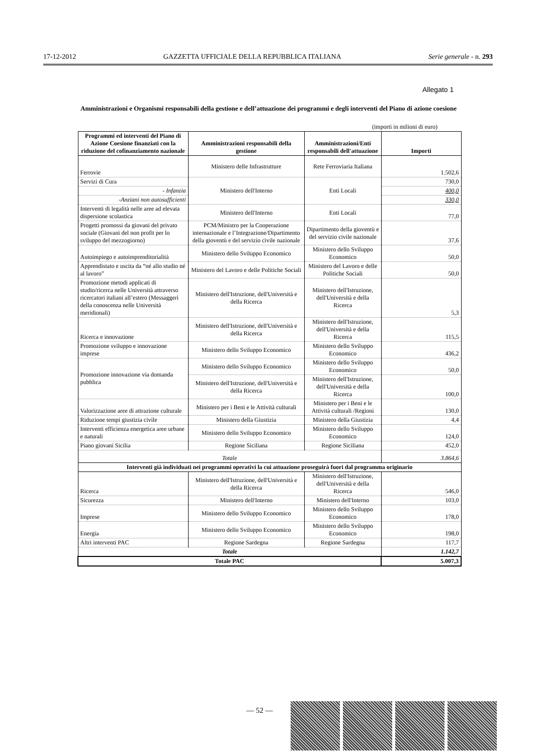17-12-2012 GAZZETTA UFFICIALE DELLA REPUBBLICA ITALIANA Serie generale - n. 293
Allegato 1
Amministrazioni e Organismi responsabili della gestione e dell’attuazione dei programmi e degli interventi del Piano di azione coesione
(importi in milioni di euro)
| Programmi ed interventi del Piano di Azione Coesione finanziati con la riduzione del cofinanziamento nazionale | Amministrazioni responsabili della gestione | Amministrazioni/Enti responsabili dell'attuazione | Importi |
| --- | --- | --- | --- |
| Ferrovie | Ministero delle Infrastrutture | Rete Ferroviaria Italiana | 1.502,6 |
| Servizi di Cura | Ministero dell'Interno | Enti Locali | 730,0 |
| - Infanzia | | | 400,0 |
| -Anziani non autosufficienti | | | 330,0 |
| Interventi di legalità nelle aree ad elevata dispersione scolastica | Ministero dell'Interno | Enti Locali | 77,0 |
| Progetti promossi da giovani del privato sociale (Giovani del non profit per lo sviluppo del mezzogiorno) | PCM/Ministro per la Cooperazione internazionale e l’Integrazione/Dipartimento della gioventù e del servizio civile nazionale | Dipartimento della gioventù e del servizio civile nazionale | 37,6 |
| Autoimpiego e autoimprenditorialità | Ministero dello Sviluppo Economico | Ministero dello Sviluppo Economico | 50,0 |
| Apprendistato e uscita da “né allo studio né al lavoro” | Ministero del Lavoro e delle Politiche Sociali | Ministero del Lavoro e delle Politiche Sociali | 50,0 |
| Promozione metodi applicati di studio/ricerca nelle Università attraverso ricercatori italiani all’estero (Messaggeri della conoscenza nelle Università meridionali) | Ministero dell'Istruzione, dell'Università e della Ricerca | Ministero dell'Istruzione, dell'Università e della Ricerca | 5,3 |
| Ricerca e innovazione | Ministero dell'Istruzione, dell'Università e della Ricerca | Ministero dell'Istruzione, dell'Università e della Ricerca | 115,5 |
| Promozione sviluppo e innovazione imprese | Ministero dello Sviluppo Economico | Ministero dello Sviluppo Economico | 436,2 |
| Promozione innovazione via domanda pubblica | Ministero dello Sviluppo Economico | Ministero dello Sviluppo Economico | 50,0 |
| | Ministero dell'Istruzione, dell'Università e della Ricerca | Ministero dell'Istruzione, dell'Università e della Ricerca | 100,0 |
| Valorizzazione aree di attrazione culturale | Ministero per i Beni e le Attività culturali | Ministero per i Beni e le Attività culturali /Regioni | 130,0 |
| Riduzione tempi giustizia civile | Ministero della Giustizia | Ministero della Giustizia | 4,4 |
| Interventi efficienza energetica aree urbane e naturali | Ministero dello Sviluppo Economico | Ministero dello Sviluppo Economico | 124,0 |
| Piano giovani Sicilia | Regione Siciliana | Regione Siciliana | 452,0 |
| Totale | | | 3.864,6 |
| Interventi già individuati nei programmi operativi la cui attuazione proseguirà fuori dal programma originario | | | |
| Ricerca | Ministero dell'Istruzione, dell'Università e della Ricerca | Ministero dell'Istruzione, dell'Università e della Ricerca | 546,0 |
| Sicurezza | Ministero dell'Interno | Ministero dell'Interno | 103,0 |
| Imprese | Ministero dello Sviluppo Economico | Ministero dello Sviluppo Economico | 178,0 |
| Energia | Ministero dello Sviluppo Economico | Ministero dello Sviluppo Economico | 198,0 |
| Altri interventi PAC | Regione Sardegna | Regione Sardegna | 117,7 |
| Totale | | | 1.142,7 |
| Totale PAC | | | 5.007,3 |
— 52 —